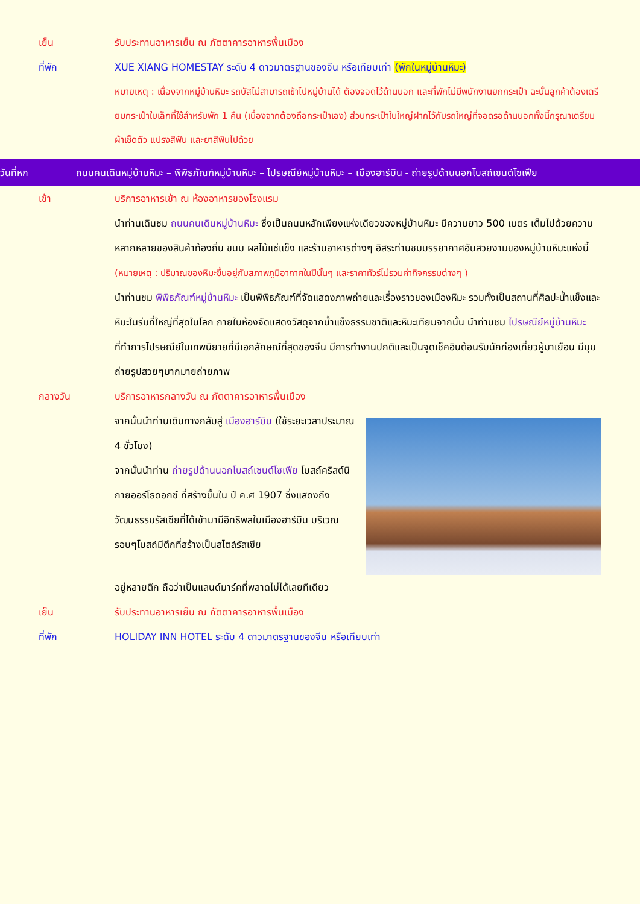เย็น รับประทานอาหารเย็น ณ ภัตตาคารอาหารพื้นเมือง
ที่พัก XUE XIANG HOMESTAY ระดับ 4 ดาวมาตรฐานของจีน หรือเทียบเท่า (พักในหมู่บ้านหิมะ)
หมายเหตุ : เนื่องจากหมู่บ้านหิมะ รถบัสไม่สามารถเข้าไปหมู่บ้านได้ ต้องจอดไว้ด้านนอก และที่พักไม่มีพนักงานยกกระเป๋า ฉะนั้นลูกค้าต้องเตรียมกระเป๋าใบเล็กที่ใช้สำหรับพัก 1 คืน (เนื่องจากต้องถือกระเป๋าเอง) ส่วนกระเป๋าใบใหญ่ฝากไว้กับรถใหญ่ที่จอดรอด้านนอกทั้งนี้กรุณาเตรียมผ้าเช็ดตัว แปรงสีฟัน และยาสีฟันไปด้วย
วันที่หก ถนนคนเดินหมู่บ้านหิมะ – พิพิธภัณฑ์หมู่บ้านหิมะ – ไปรษณีย์หมู่บ้านหิมะ – เมืองฮาร์บิน - ถ่ายรูปด้านนอกโบสถ์เซนต์โซเฟีย
เช้า บริการอาหารเช้า ณ ห้องอาหารของโรงแรม
นำท่านเดินชม ถนนคนเดินหมู่บ้านหิมะ ซึ่งเป็นถนนหลักเพียงแห่งเดียวของหมู่บ้านหิมะ มีความยาว 500 เมตร เต็มไปด้วยความหลากหลายของสินค้าท้องถิ่น ขนม ผลไม้แช่แข็ง และร้านอาหารต่างๆ อิสระท่านชมบรรยากาศอันสวยงามของหมู่บ้านหิมะแห่งนี้ (หมายเหตุ : ปริมาณของหิมะขึ้นอยู่กับสภาพภูมิอากาศในปีนั้นๆ และราคาทัวร์ไม่รวมค่ากิจกรรมต่างๆ )
นำท่านชม พิพิธภัณฑ์หมู่บ้านหิมะ เป็นพิพิธภัณฑ์ที่จัดแสดงภาพถ่ายและเรื่องราวของเมืองหิมะ รวมทั้งเป็นสถานที่ศิลปะน้ำแข็งและหิมะในร่มที่ใหญ่ที่สุดในโลก ภายในห้องจัดแสดงวัสดุจากน้ำแข็งธรรมชาติและหิมะเทียมจากนั้น นำท่านชม ไปรษณีย์หมู่บ้านหิมะ ที่ทำการไปรษณีย์ในเทพนิยายที่มีเอกลักษณ์ที่สุดของจีน มีการทำงานปกติและเป็นจุดเช็คอินต้อนรับนักท่องเที่ยวผู้มาเยือน มีมุมถ่ายรูปสวยๆมากมายถ่ายภาพ
กลางวัน บริการอาหารกลางวัน ณ ภัตตาคารอาหารพื้นเมือง
จากนั้นนำท่านเดินทางกลับสู่ เมืองฮาร์บิน (ใช้ระยะเวลาประมาณ 4 ชั่วโมง)
จากนั้นนำท่าน ถ่ายรูปด้านนอกโบสถ์เซนต์โซเฟีย โบสถ์คริสต์นิกายออร์โธดอกซ์ ที่สร้างขึ้นใน ปี ค.ศ 1907 ซึ่งแสดงถึงวัฒนธรรมรัสเซียที่ได้เข้ามามีอิทธิพลในเมืองฮาร์บิน บริเวณรอบๆโบสถ์มีตึกที่สร้างเป็นสไตล์รัสเซีย
อยู่หลายตึก ถือว่าเป็นแลนด์มาร์คที่พลาดไม่ได้เลยทีเดียว
เย็น รับประทานอาหารเย็น ณ ภัตตาคารอาหารพื้นเมือง
ที่พัก HOLIDAY INN HOTEL ระดับ 4 ดาวมาตรฐานของจีน หรือเทียบเท่า